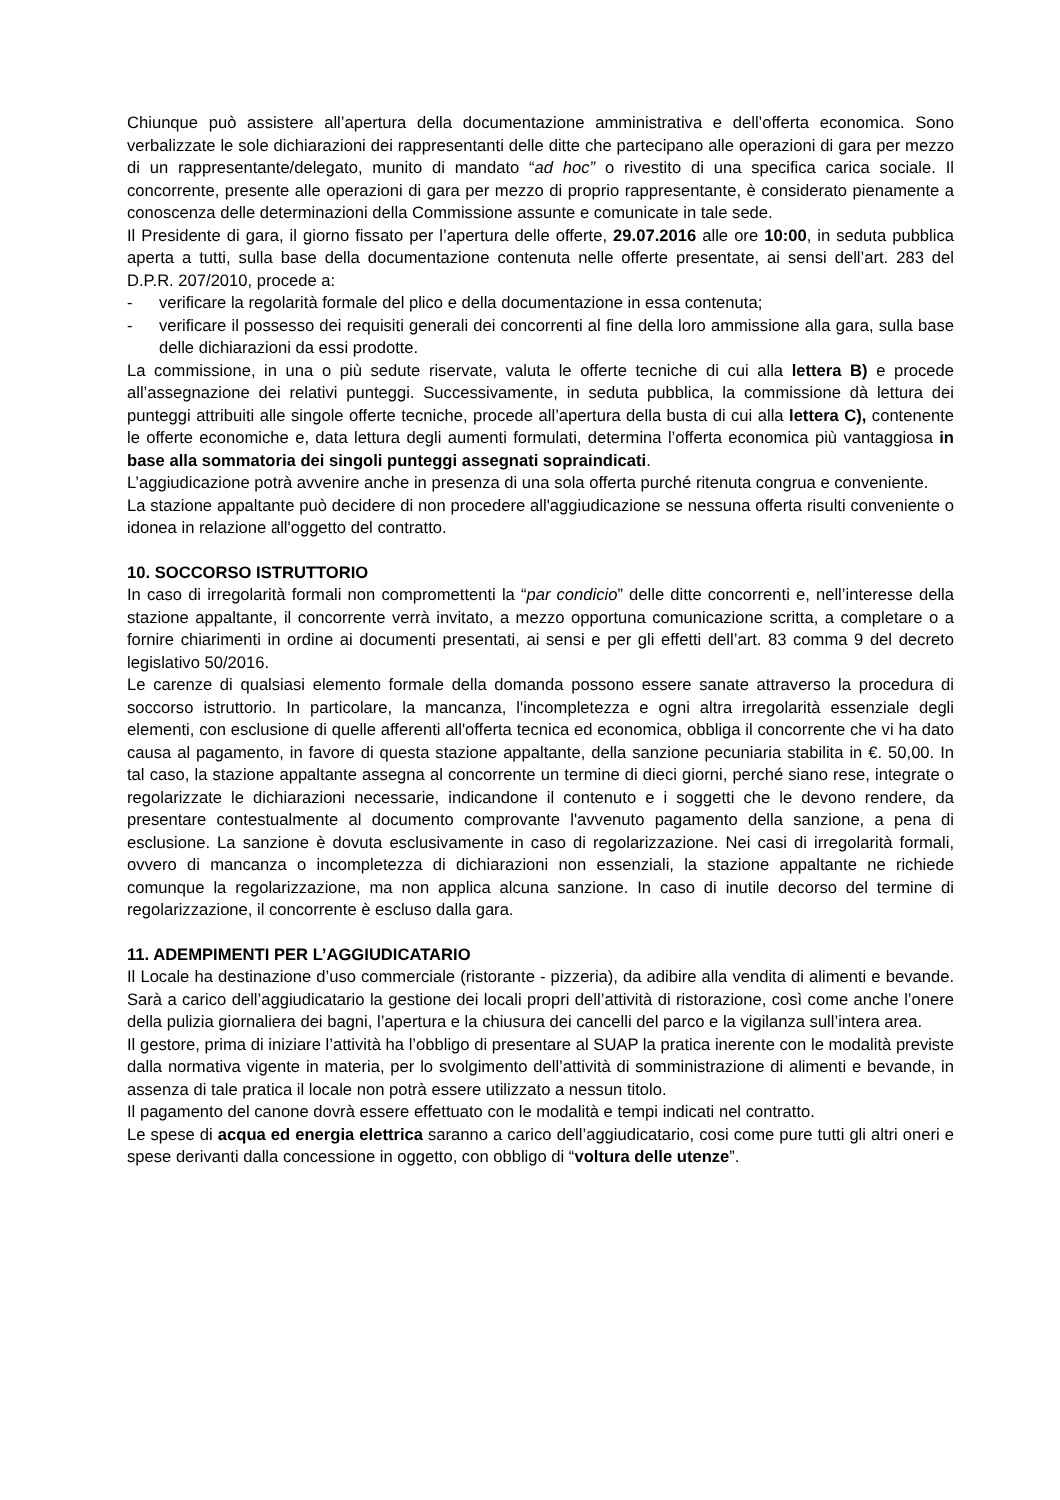Chiunque può assistere all’apertura della documentazione amministrativa e dell’offerta economica. Sono verbalizzate le sole dichiarazioni dei rappresentanti delle ditte che partecipano alle operazioni di gara per mezzo di un rappresentante/delegato, munito di mandato “ad hoc” o rivestito di una specifica carica sociale. Il concorrente, presente alle operazioni di gara per mezzo di proprio rappresentante, è considerato pienamente a conoscenza delle determinazioni della Commissione assunte e comunicate in tale sede.
Il Presidente di gara, il giorno fissato per l’apertura delle offerte, 29.07.2016 alle ore 10:00, in seduta pubblica aperta a tutti, sulla base della documentazione contenuta nelle offerte presentate, ai sensi dell’art. 283 del D.P.R. 207/2010, procede a:
- verificare la regolarità formale del plico e della documentazione in essa contenuta;
- verificare il possesso dei requisiti generali dei concorrenti al fine della loro ammissione alla gara, sulla base delle dichiarazioni da essi prodotte.
La commissione, in una o più sedute riservate, valuta le offerte tecniche di cui alla lettera B) e procede all’assegnazione dei relativi punteggi. Successivamente, in seduta pubblica, la commissione dà lettura dei punteggi attribuiti alle singole offerte tecniche, procede all’apertura della busta di cui alla lettera C), contenente le offerte economiche e, data lettura degli aumenti formulati, determina l’offerta economica più vantaggiosa in base alla sommatoria dei singoli punteggi assegnati sopraindicati.
L’aggiudicazione potrà avvenire anche in presenza di una sola offerta purché ritenuta congrua e conveniente.
La stazione appaltante può decidere di non procedere all'aggiudicazione se nessuna offerta risulti conveniente o idonea in relazione all'oggetto del contratto.
10. SOCCORSO ISTRUTTORIO
In caso di irregolarità formali non compromettenti la “par condicio” delle ditte concorrenti e, nell’interesse della stazione appaltante, il concorrente verrà invitato, a mezzo opportuna comunicazione scritta, a completare o a fornire chiarimenti in ordine ai documenti presentati, ai sensi e per gli effetti dell’art. 83 comma 9 del decreto legislativo 50/2016.
Le carenze di qualsiasi elemento formale della domanda possono essere sanate attraverso la procedura di soccorso istruttorio. In particolare, la mancanza, l'incompletezza e ogni altra irregolarità essenziale degli elementi, con esclusione di quelle afferenti all'offerta tecnica ed economica, obbliga il concorrente che vi ha dato causa al pagamento, in favore di questa stazione appaltante, della sanzione pecuniaria stabilita in €. 50,00. In tal caso, la stazione appaltante assegna al concorrente un termine di dieci giorni, perché siano rese, integrate o regolarizzate le dichiarazioni necessarie, indicandone il contenuto e i soggetti che le devono rendere, da presentare contestualmente al documento comprovante l'avvenuto pagamento della sanzione, a pena di esclusione. La sanzione è dovuta esclusivamente in caso di regolarizzazione. Nei casi di irregolarità formali, ovvero di mancanza o incompletezza di dichiarazioni non essenziali, la stazione appaltante ne richiede comunque la regolarizzazione, ma non applica alcuna sanzione. In caso di inutile decorso del termine di regolarizzazione, il concorrente è escluso dalla gara.
11. ADEMPIMENTI PER L’AGGIUDICATARIO
Il Locale ha destinazione d’uso commerciale (ristorante - pizzeria), da adibire alla vendita di alimenti e bevande. Sarà a carico dell’aggiudicatario la gestione dei locali propri dell’attività di ristorazione, così come anche l’onere della pulizia giornaliera dei bagni, l’apertura e la chiusura dei cancelli del parco e la vigilanza sull’intera area.
Il gestore, prima di iniziare l’attività ha l’obbligo di presentare al SUAP la pratica inerente con le modalità previste dalla normativa vigente in materia, per lo svolgimento dell’attività di somministrazione di alimenti e bevande, in assenza di tale pratica il locale non potrà essere utilizzato a nessun titolo.
Il pagamento del canone dovrà essere effettuato con le modalità e tempi indicati nel contratto.
Le spese di acqua ed energia elettrica saranno a carico dell’aggiudicatario, cosi come pure tutti gli altri oneri e spese derivanti dalla concessione in oggetto, con obbligo di “voltura delle utenze”.